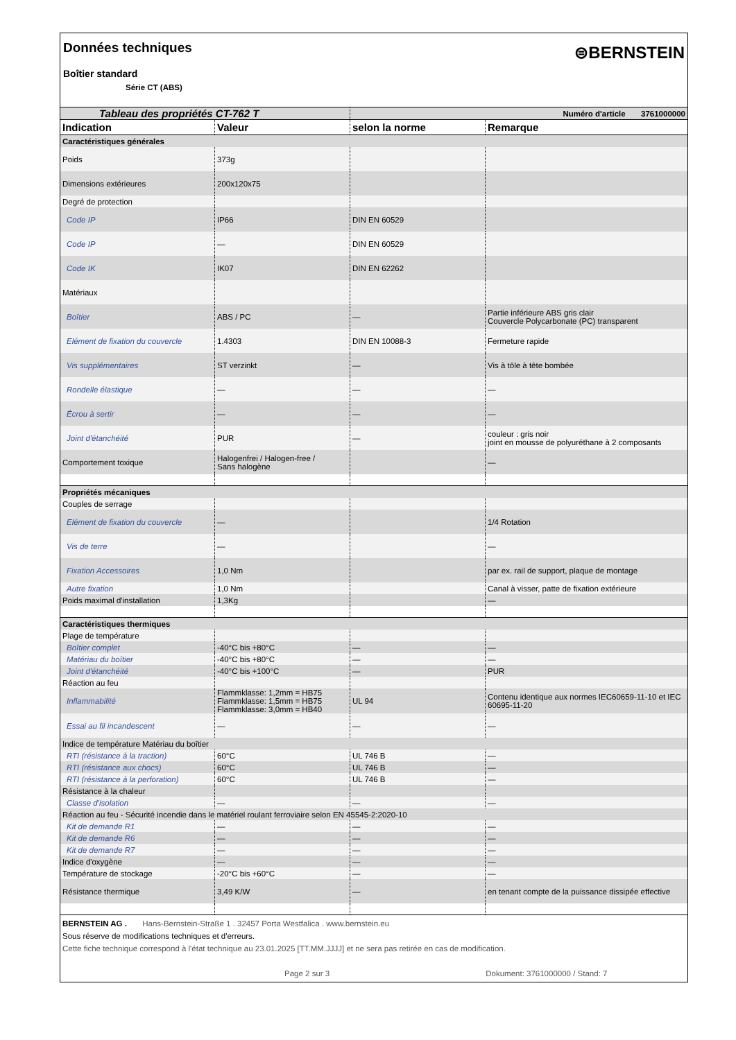Données techniques
Boîtier standard
Série CT (ABS)
⊜BERNSTEIN
| Tableau des propriétés CT-762 T | | Numéro d'article 3761000000 | |
| Indication | Valeur | selon la norme | Remarque |
| Caractéristiques générales | | | |
| Poids | 373g | | |
| Dimensions extérieures | 200x120x75 | | |
| Degré de protection | | | |
| Code IP | IP66 | DIN EN 60529 | |
| Code IP | — | DIN EN 60529 | |
| Code IK | IK07 | DIN EN 62262 | |
| Matériaux | | | |
| Boîtier | ABS / PC | — | Partie inférieure ABS gris clair Couvercle Polycarbonate (PC) transparent |
| Elément de fixation du couvercle | 1.4303 | DIN EN 10088-3 | Fermeture rapide |
| Vis supplémentaires | ST verzinkt | — | Vis à tôle à tête bombée |
| Rondelle élastique | — | — | — |
| Écrou à sertir | — | — | — |
| Joint d'étanchéité | PUR | — | couleur : gris noir joint en mousse de polyuréthane à 2 composants |
| Comportement toxique | Halogenfrei / Halogen-free / Sans halogène | | — |
| Propriétés mécaniques | | | |
| Couples de serrage | | | |
| Elément de fixation du couvercle | — | | 1/4 Rotation |
| Vis de terre | — | | — |
| Fixation Accessoires | 1,0 Nm | | par ex. rail de support, plaque de montage |
| Autre fixation | 1,0 Nm | | Canal à visser, patte de fixation extérieure |
| Poids maximal d'installation | 1,3Kg | | — |
| Caractéristiques thermiques | | | |
| Plage de température | | | |
| Boîtier complet | -40°C bis +80°C | — | — |
| Matériau du boîtier | -40°C bis +80°C | — | — |
| Joint d'étanchéité | -40°C bis +100°C | — | PUR |
| Réaction au feu | | | |
| Inflammabilité | Flammklasse: 1,2mm = HB75 Flammklasse: 1,5mm = HB75 Flammklasse: 3,0mm = HB40 | UL 94 | Contenu identique aux normes IEC60659-11-10 et IEC 60695-11-20 |
| Essai au fil incandescent | — | — | — |
| Indice de température Matériau du boîtier | | | |
| RTI (résistance à la traction) | 60°C | UL 746 B | — |
| RTI (résistance aux chocs) | 60°C | UL 746 B | — |
| RTI (résistance à la perforation) | 60°C | UL 746 B | — |
| Résistance à la chaleur | | | |
| Classe d'isolation | — | — | — |
| Réaction au feu - Sécurité incendie dans le matériel roulant ferroviaire selon EN 45545-2:2020-10 | | | |
| Kit de demande R1 | — | — | — |
| Kit de demande R6 | — | — | — |
| Kit de demande R7 | — | — | — |
| Indice d'oxygène | — | — | — |
| Température de stockage | -20°C bis +60°C | — | — |
| Résistance thermique | 3,49 K/W | — | en tenant compte de la puissance dissipée effective |
BERNSTEIN AG . Hans-Bernstein-Straße 1 . 32457 Porta Westfalica . www.bernstein.eu
Sous réserve de modifications techniques et d'erreurs.
Cette fiche technique correspond à l'état technique au 23.01.2025 [TT.MM.JJJJ] et ne sera pas retirée en cas de modification.
Page 2 sur 3 Dokument: 3761000000 / Stand: 7